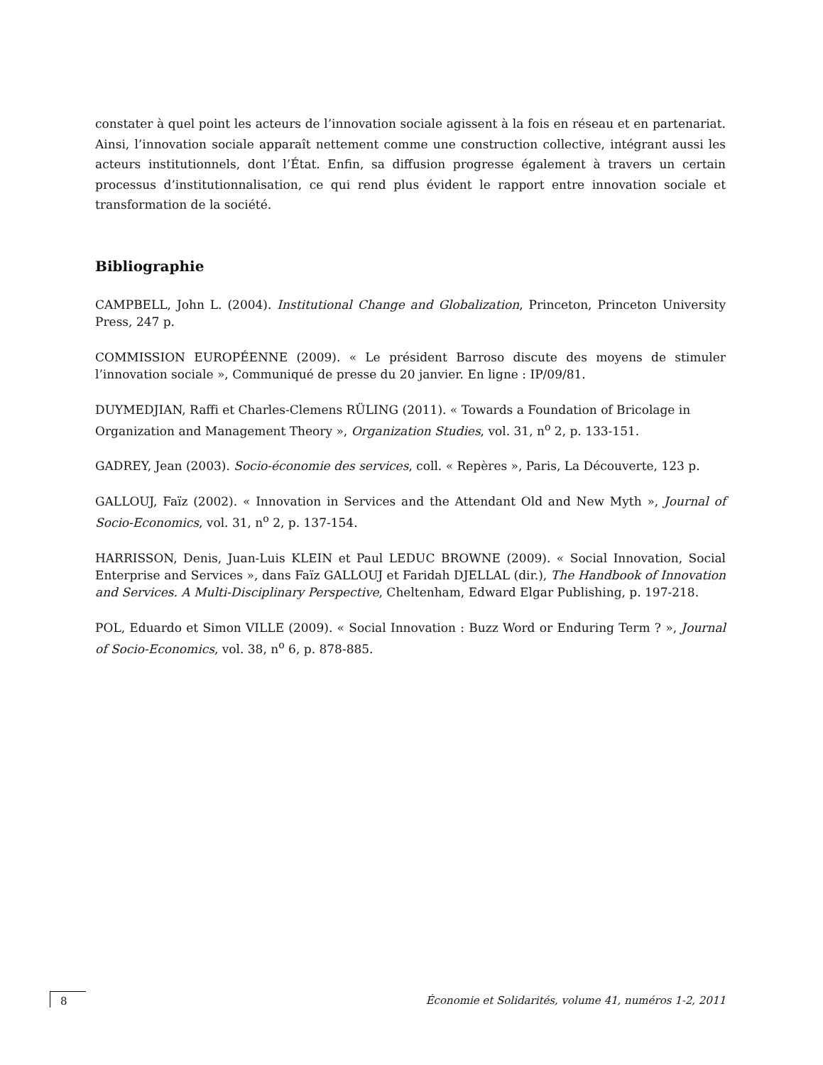constater à quel point les acteurs de l’innovation sociale agissent à la fois en réseau et en partenariat. Ainsi, l’innovation sociale apparaît nettement comme une construction collective, intégrant aussi les acteurs institutionnels, dont l’État. Enfin, sa diffusion progresse également à travers un certain processus d’institutionnalisation, ce qui rend plus évident le rapport entre innovation sociale et transformation de la société.
Bibliographie
CAMPBELL, John L. (2004). Institutional Change and Globalization, Princeton, Princeton University Press, 247 p.
COMMISSION EUROPÉENNE (2009). « Le président Barroso discute des moyens de stimuler l’innovation sociale », Communiqué de presse du 20 janvier. En ligne : IP/09/81.
DUYMEDJIAN, Raffi et Charles-Clemens RÜLING (2011). « Towards a Foundation of Bricolage in Organization and Management Theory », Organization Studies, vol. 31, n<sup>o</sup> 2, p. 133-151.
GADREY, Jean (2003). Socio-économie des services, coll. « Repères », Paris, La Découverte, 123 p.
GALLOUJ, Faïz (2002). « Innovation in Services and the Attendant Old and New Myth », Journal of Socio-Economics, vol. 31, n<sup>o</sup> 2, p. 137-154.
HARRISSON, Denis, Juan-Luis KLEIN et Paul LEDUC BROWNE (2009). « Social Innovation, Social Enterprise and Services », dans Faïz GALLOUJ et Faridah DJELLAL (dir.), The Handbook of Innovation and Services. A Multi-Disciplinary Perspective, Cheltenham, Edward Elgar Publishing, p. 197-218.
POL, Eduardo et Simon VILLE (2009). « Social Innovation : Buzz Word or Enduring Term ? », Journal of Socio-Economics, vol. 38, n<sup>o</sup> 6, p. 878-885.
8 Économie et Solidarités, volume 41, numéros 1-2, 2011